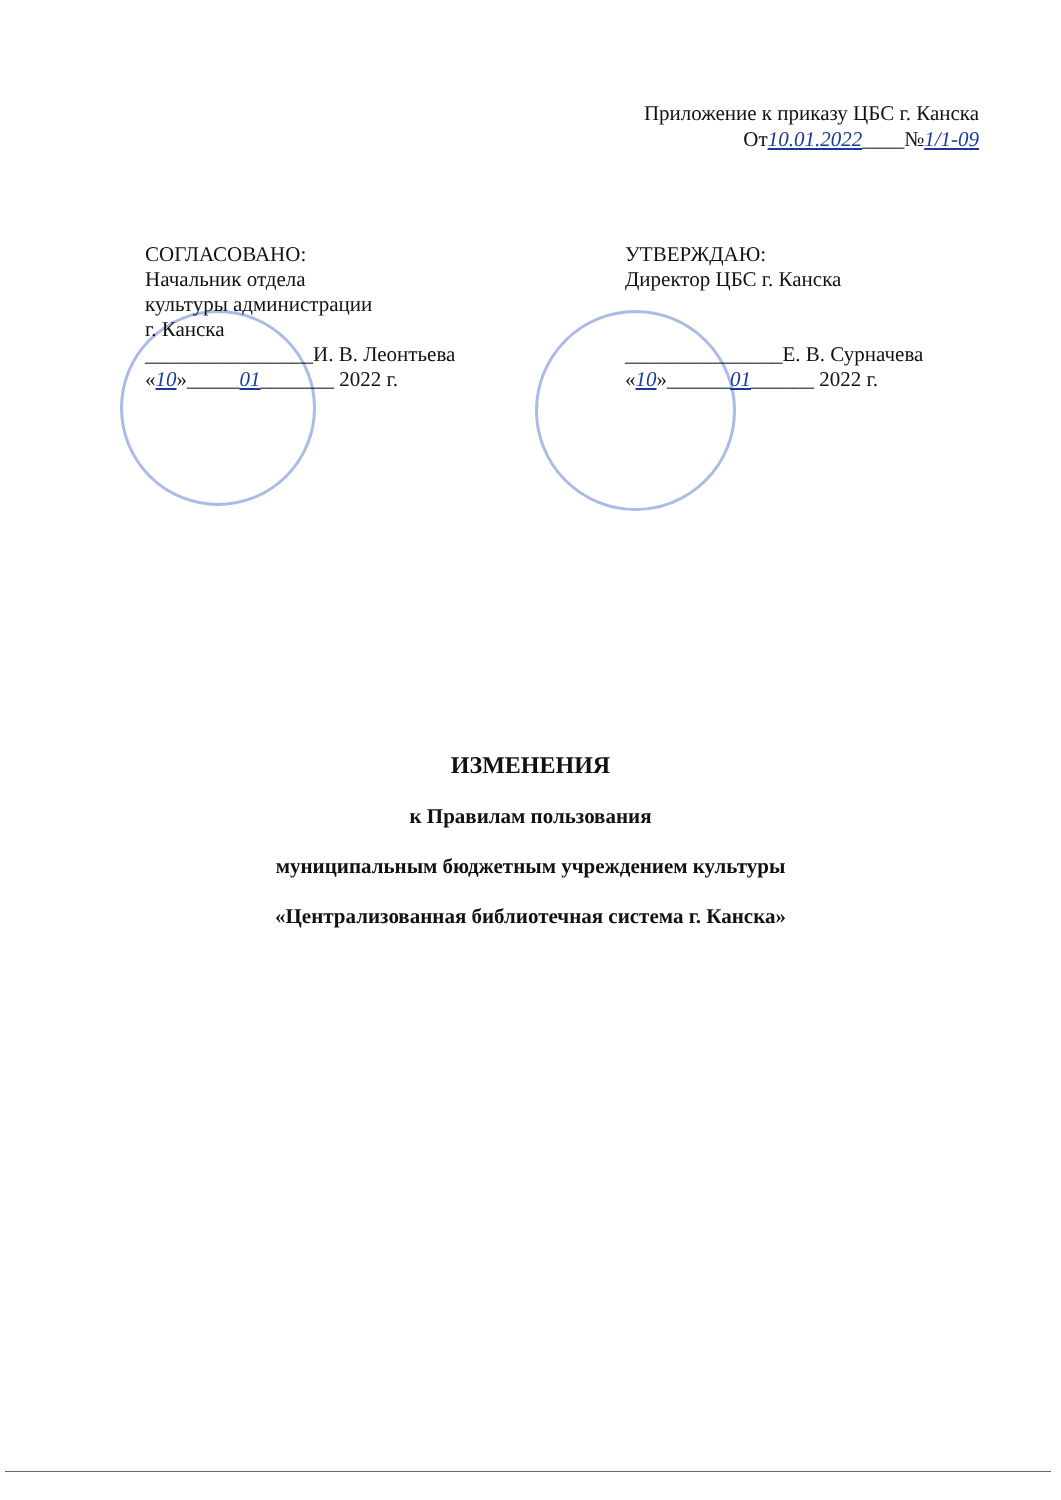Приложение к приказу ЦБС г. Канска
От10.01.2022____№1/1-09
СОГЛАСОВАНО:
Начальник отдела
культуры администрации
г. Канска
________________И. В. Леонтьева
«10»_____01_______ 2022 г.
УТВЕРЖДАЮ:
Директор ЦБС г. Канска
_______________Е. В. Сурначева
«10»______01______ 2022 г.
ИЗМЕНЕНИЯ
к Правилам пользования
муниципальным бюджетным учреждением культуры
«Централизованная библиотечная система г. Канска»